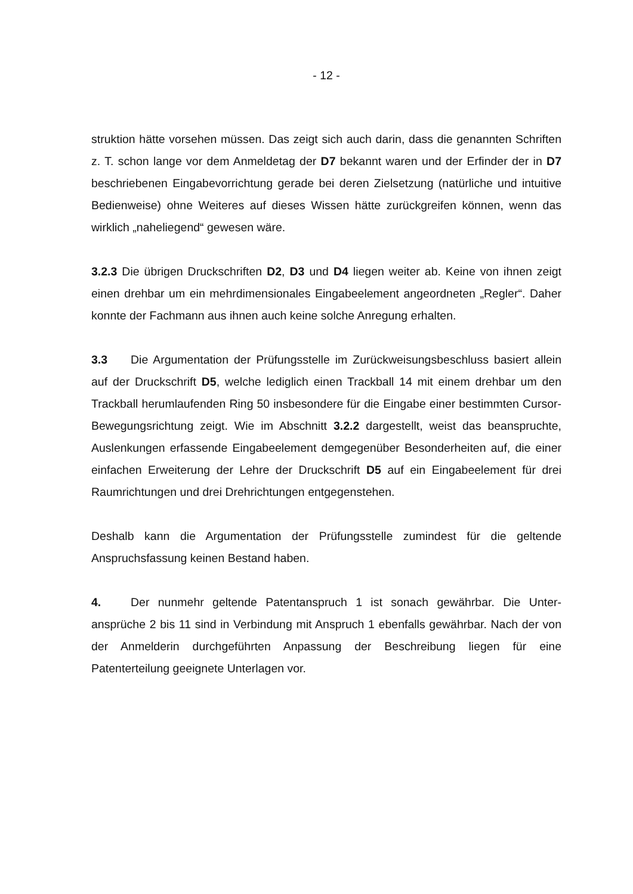- 12 -
struktion hätte vorsehen müssen. Das zeigt sich auch darin, dass die genannten Schriften z. T. schon lange vor dem Anmeldetag der D7 bekannt waren und der Erfinder der in D7 beschriebenen Eingabevorrichtung gerade bei deren Ziel­setzung (natürliche und intuitive Bedienweise) ohne Weiteres auf dieses Wissen hätte zurückgreifen können, wenn das wirklich „naheliegend“ gewesen wäre.
3.2.3 Die übrigen Druckschriften D2, D3 und D4 liegen weiter ab. Keine von ihnen zeigt einen drehbar um ein mehrdimensionales Eingabeelement angeord­neten „Regler“. Daher konnte der Fachmann aus ihnen auch keine solche Anre­gung erhalten.
3.3 Die Argumentation der Prüfungsstelle im Zurückweisungsbeschluss basiert allein auf der Druckschrift D5, welche lediglich einen Trackball 14 mit einem dreh­bar um den Trackball herumlaufenden Ring 50 insbesondere für die Eingabe einer bestimmten Cursor-Bewegungsrichtung zeigt. Wie im Abschnitt 3.2.2 dargestellt, weist das beanspruchte, Auslenkungen erfassende Eingabeelement demgegen­über Besonderheiten auf, die einer einfachen Erweiterung der Lehre der Druck­schrift D5 auf ein Eingabeelement für drei Raumrichtungen und drei Drehrichtun­gen entgegenstehen.
Deshalb kann die Argumentation der Prüfungsstelle zumindest für die geltende Anspruchsfassung keinen Bestand haben.
4. Der nunmehr geltende Patentanspruch 1 ist sonach gewährbar. Die Unter­ansprüche 2 bis 11 sind in Verbindung mit Anspruch 1 ebenfalls gewährbar. Nach der von der Anmelderin durchgeführten Anpassung der Beschreibung liegen für eine Patenterteilung geeignete Unterlagen vor.